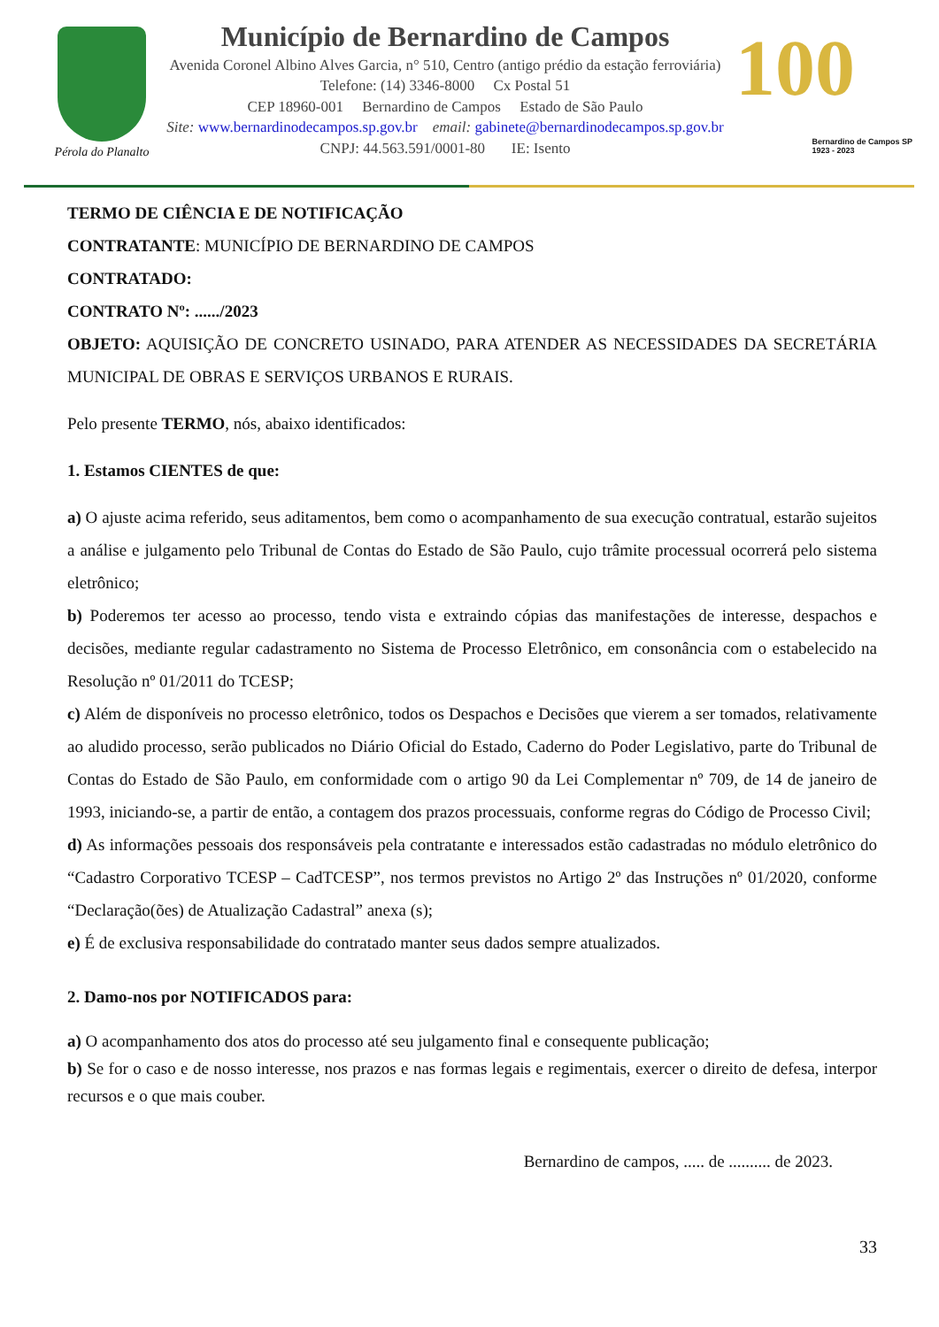Pérola do Planalto
Município de Bernardino de Campos
Avenida Coronel Albino Alves Garcia, n° 510, Centro (antigo prédio da estação ferroviária)
Telefone: (14) 3346-8000 Cx Postal 51
CEP 18960-001 Bernardino de Campos Estado de São Paulo
Site: www.bernardinodecampos.sp.gov.br email: gabinete@bernardinodecampos.sp.gov.br
CNPJ: 44.563.591/0001-80 IE: Isento
100
Bernardino de Campos SP
1923 - 2023
TERMO DE CIÊNCIA E DE NOTIFICAÇÃO
CONTRATANTE: MUNICÍPIO DE BERNARDINO DE CAMPOS
CONTRATADO:
CONTRATO Nº: ....../2023
OBJETO: AQUISIÇÃO DE CONCRETO USINADO, PARA ATENDER AS NECESSIDADES DA SECRETÁRIA MUNICIPAL DE OBRAS E SERVIÇOS URBANOS E RURAIS.
Pelo presente TERMO, nós, abaixo identificados:
1. Estamos CIENTES de que:
a) O ajuste acima referido, seus aditamentos, bem como o acompanhamento de sua execução contratual, estarão sujeitos a análise e julgamento pelo Tribunal de Contas do Estado de São Paulo, cujo trâmite processual ocorrerá pelo sistema eletrônico;
b) Poderemos ter acesso ao processo, tendo vista e extraindo cópias das manifestações de interesse, despachos e decisões, mediante regular cadastramento no Sistema de Processo Eletrônico, em consonância com o estabelecido na Resolução nº 01/2011 do TCESP;
c) Além de disponíveis no processo eletrônico, todos os Despachos e Decisões que vierem a ser tomados, relativamente ao aludido processo, serão publicados no Diário Oficial do Estado, Caderno do Poder Legislativo, parte do Tribunal de Contas do Estado de São Paulo, em conformidade com o artigo 90 da Lei Complementar nº 709, de 14 de janeiro de 1993, iniciando-se, a partir de então, a contagem dos prazos processuais, conforme regras do Código de Processo Civil;
d) As informações pessoais dos responsáveis pela contratante e interessados estão cadastradas no módulo eletrônico do “Cadastro Corporativo TCESP – CadTCESP”, nos termos previstos no Artigo 2º das Instruções nº 01/2020, conforme “Declaração(ões) de Atualização Cadastral” anexa (s);
e) É de exclusiva responsabilidade do contratado manter seus dados sempre atualizados.
2. Damo-nos por NOTIFICADOS para:
a) O acompanhamento dos atos do processo até seu julgamento final e consequente publicação;
b) Se for o caso e de nosso interesse, nos prazos e nas formas legais e regimentais, exercer o direito de defesa, interpor recursos e o que mais couber.
Bernardino de campos, ..... de .......... de 2023.
33